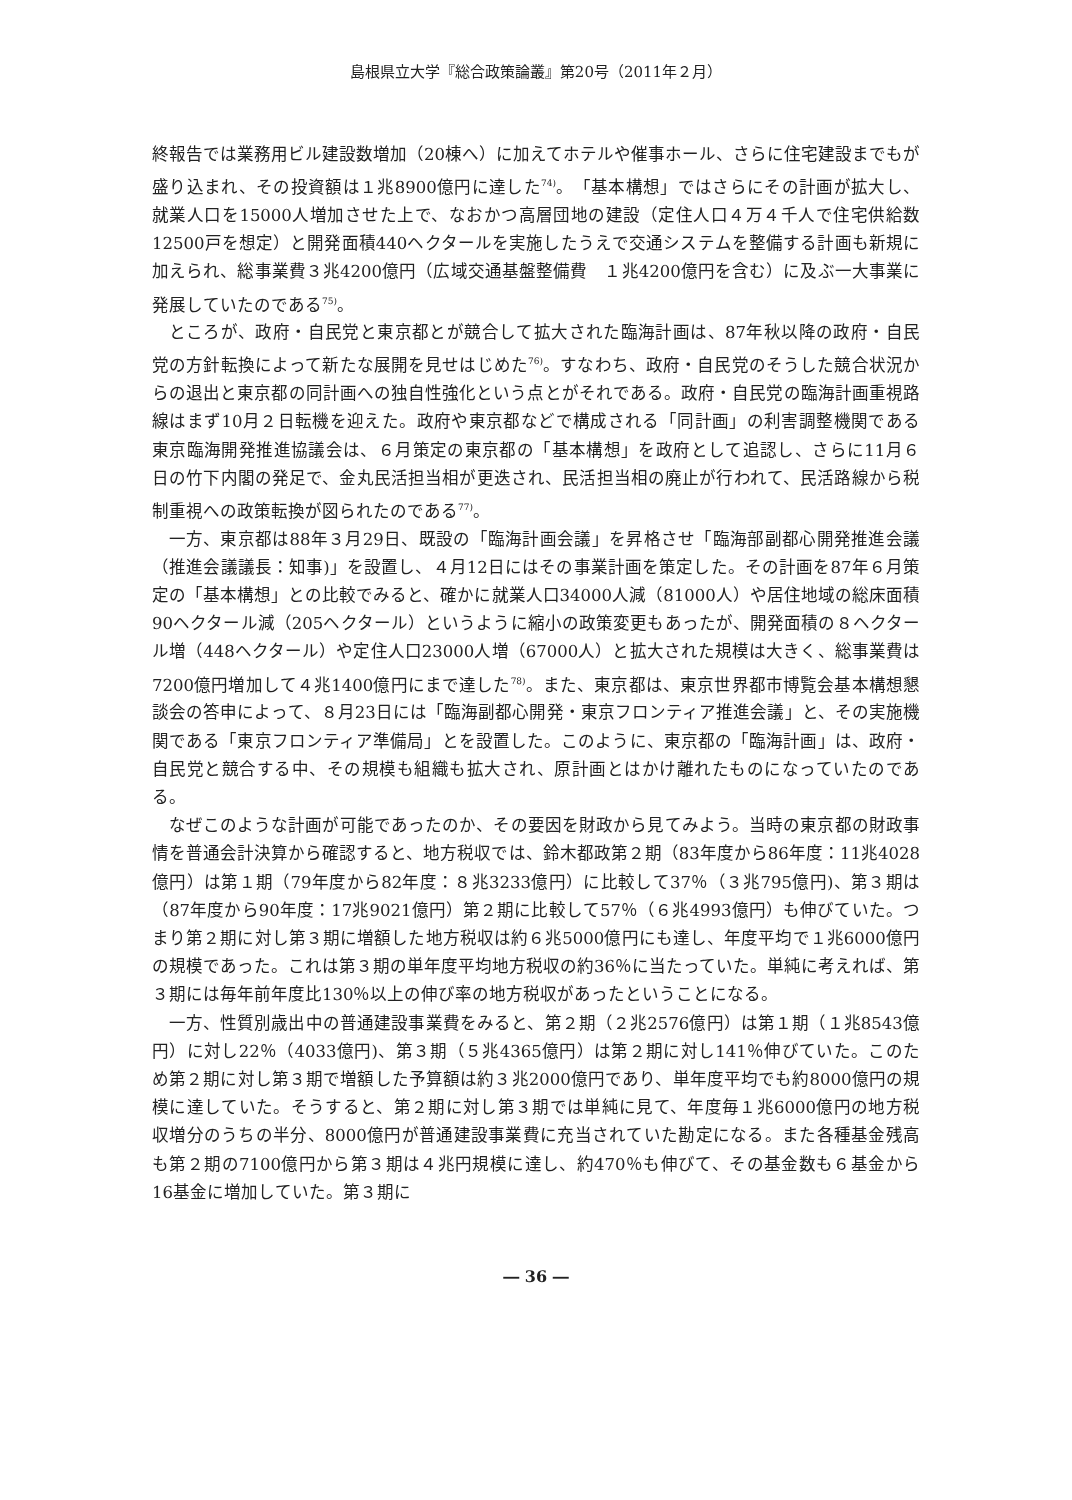島根県立大学『総合政策論叢』第20号（2011年２月）
終報告では業務用ビル建設数増加（20棟へ）に加えてホテルや催事ホール、さらに住宅建設までもが盛り込まれ、その投資額は１兆8900億円に達した<sup>74)</sup>。「基本構想」ではさらにその計画が拡大し、就業人口を15000人増加させた上で、なおかつ高層団地の建設（定住人口４万４千人で住宅供給数12500戸を想定）と開発面積440ヘクタールを実施したうえで交通システムを整備する計画も新規に加えられ、総事業費３兆4200億円（広域交通基盤整備費　１兆4200億円を含む）に及ぶ一大事業に発展していたのである<sup>75)</sup>。
ところが、政府・自民党と東京都とが競合して拡大された臨海計画は、87年秋以降の政府・自民党の方針転換によって新たな展開を見せはじめた<sup>76)</sup>。すなわち、政府・自民党のそうした競合状況からの退出と東京都の同計画への独自性強化という点とがそれである。政府・自民党の臨海計画重視路線はまず10月２日転機を迎えた。政府や東京都などで構成される「同計画」の利害調整機関である東京臨海開発推進協議会は、６月策定の東京都の「基本構想」を政府として追認し、さらに11月６日の竹下内閣の発足で、金丸民活担当相が更迭され、民活担当相の廃止が行われて、民活路線から税制重視への政策転換が図られたのである<sup>77)</sup>。
一方、東京都は88年３月29日、既設の「臨海計画会議」を昇格させ「臨海部副都心開発推進会議（推進会議議長：知事)」を設置し、４月12日にはその事業計画を策定した。その計画を87年６月策定の「基本構想」との比較でみると、確かに就業人口34000人減（81000人）や居住地域の総床面積90ヘクタール減（205ヘクタール）というように縮小の政策変更もあったが、開発面積の８ヘクタール増（448ヘクタール）や定住人口23000人増（67000人）と拡大された規模は大きく、総事業費は7200億円増加して４兆1400億円にまで達した<sup>78)</sup>。また、東京都は、東京世界都市博覧会基本構想懇談会の答申によって、８月23日には「臨海副都心開発・東京フロンティア推進会議」と、その実施機関である「東京フロンティア準備局」とを設置した。このように、東京都の「臨海計画」は、政府・自民党と競合する中、その規模も組織も拡大され、原計画とはかけ離れたものになっていたのである。
なぜこのような計画が可能であったのか、その要因を財政から見てみよう。当時の東京都の財政事情を普通会計決算から確認すると、地方税収では、鈴木都政第２期（83年度から86年度：11兆4028億円）は第１期（79年度から82年度：８兆3233億円）に比較して37％（３兆795億円)、第３期は（87年度から90年度：17兆9021億円）第２期に比較して57％（６兆4993億円）も伸びていた。つまり第２期に対し第３期に増額した地方税収は約６兆5000億円にも達し、年度平均で１兆6000億円の規模であった。これは第３期の単年度平均地方税収の約36％に当たっていた。単純に考えれば、第３期には毎年前年度比130％以上の伸び率の地方税収があったということになる。
一方、性質別歳出中の普通建設事業費をみると、第２期（２兆2576億円）は第１期（１兆8543億円）に対し22％（4033億円)、第３期（５兆4365億円）は第２期に対し141％伸びていた。このため第２期に対し第３期で増額した予算額は約３兆2000億円であり、単年度平均でも約8000億円の規模に達していた。そうすると、第２期に対し第３期では単純に見て、年度毎１兆6000億円の地方税収増分のうちの半分、8000億円が普通建設事業費に充当されていた勘定になる。また各種基金残高も第２期の7100億円から第３期は４兆円規模に達し、約470％も伸びて、その基金数も６基金から16基金に増加していた。第３期に
― 36 ―